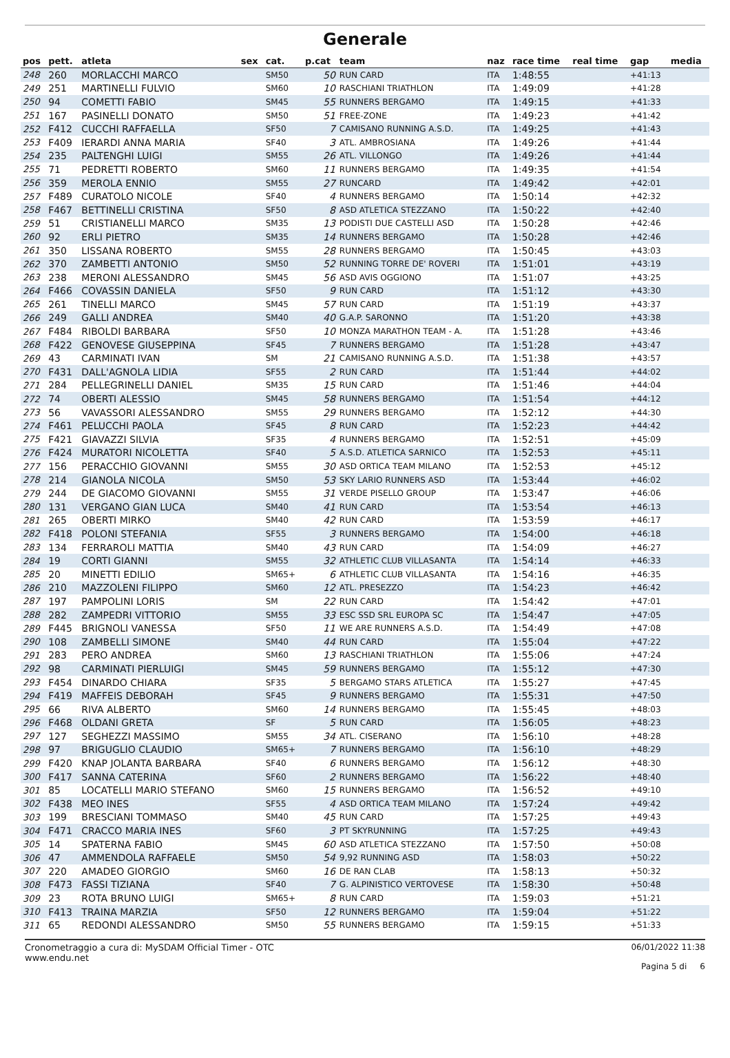Generale
| pos | pett. | atleta | sex | cat. | p.cat | team | naz | race time | real time | gap | media |
| --- | --- | --- | --- | --- | --- | --- | --- | --- | --- | --- | --- |
| 248 | 260 | MORLACCHI MARCO | | SM50 | 50 | RUN CARD | ITA | 1:48:55 | | +41:13 | |
| 249 | 251 | MARTINELLI FULVIO | | SM60 | 10 | RASCHIANI TRIATHLON | ITA | 1:49:09 | | +41:28 | |
| 250 | 94 | COMETTI FABIO | | SM45 | 55 | RUNNERS BERGAMO | ITA | 1:49:15 | | +41:33 | |
| 251 | 167 | PASINELLI DONATO | | SM50 | 51 | FREE-ZONE | ITA | 1:49:23 | | +41:42 | |
| 252 | F412 | CUCCHI RAFFAELLA | | SF50 | 7 | CAMISANO RUNNING A.S.D. | ITA | 1:49:25 | | +41:43 | |
| 253 | F409 | IERARDI ANNA MARIA | | SF40 | 3 | ATL. AMBROSIANA | ITA | 1:49:26 | | +41:44 | |
| 254 | 235 | PALTENGHI LUIGI | | SM55 | 26 | ATL. VILLONGO | ITA | 1:49:26 | | +41:44 | |
| 255 | 71 | PEDRETTI ROBERTO | | SM60 | 11 | RUNNERS BERGAMO | ITA | 1:49:35 | | +41:54 | |
| 256 | 359 | MEROLA ENNIO | | SM55 | 27 | RUNCARD | ITA | 1:49:42 | | +42:01 | |
| 257 | F489 | CURATOLO NICOLE | | SF40 | 4 | RUNNERS BERGAMO | ITA | 1:50:14 | | +42:32 | |
| 258 | F467 | BETTINELLI CRISTINA | | SF50 | 8 | ASD ATLETICA STEZZANO | ITA | 1:50:22 | | +42:40 | |
| 259 | 51 | CRISTIANELLI MARCO | | SM35 | 13 | PODISTI DUE CASTELLI ASD | ITA | 1:50:28 | | +42:46 | |
| 260 | 92 | ERLI PIETRO | | SM35 | 14 | RUNNERS BERGAMO | ITA | 1:50:28 | | +42:46 | |
| 261 | 350 | LISSANA ROBERTO | | SM55 | 28 | RUNNERS BERGAMO | ITA | 1:50:45 | | +43:03 | |
| 262 | 370 | ZAMBETTI ANTONIO | | SM50 | 52 | RUNNING TORRE DE' ROVERI | ITA | 1:51:01 | | +43:19 | |
| 263 | 238 | MERONI ALESSANDRO | | SM45 | 56 | ASD AVIS OGGIONO | ITA | 1:51:07 | | +43:25 | |
| 264 | F466 | COVASSIN DANIELA | | SF50 | 9 | RUN CARD | ITA | 1:51:12 | | +43:30 | |
| 265 | 261 | TINELLI MARCO | | SM45 | 57 | RUN CARD | ITA | 1:51:19 | | +43:37 | |
| 266 | 249 | GALLI ANDREA | | SM40 | 40 | G.A.P. SARONNO | ITA | 1:51:20 | | +43:38 | |
| 267 | F484 | RIBOLDI BARBARA | | SF50 | 10 | MONZA MARATHON TEAM - A. | ITA | 1:51:28 | | +43:46 | |
| 268 | F422 | GENOVESE GIUSEPPINA | | SF45 | 7 | RUNNERS BERGAMO | ITA | 1:51:28 | | +43:47 | |
| 269 | 43 | CARMINATI IVAN | | SM | 21 | CAMISANO RUNNING A.S.D. | ITA | 1:51:38 | | +43:57 | |
| 270 | F431 | DALL'AGNOLA LIDIA | | SF55 | 2 | RUN CARD | ITA | 1:51:44 | | +44:02 | |
| 271 | 284 | PELLEGRINELLI DANIEL | | SM35 | 15 | RUN CARD | ITA | 1:51:46 | | +44:04 | |
| 272 | 74 | OBERTI ALESSIO | | SM45 | 58 | RUNNERS BERGAMO | ITA | 1:51:54 | | +44:12 | |
| 273 | 56 | VAVASSORI ALESSANDRO | | SM55 | 29 | RUNNERS BERGAMO | ITA | 1:52:12 | | +44:30 | |
| 274 | F461 | PELUCCHI PAOLA | | SF45 | 8 | RUN CARD | ITA | 1:52:23 | | +44:42 | |
| 275 | F421 | GIAVAZZI SILVIA | | SF35 | 4 | RUNNERS BERGAMO | ITA | 1:52:51 | | +45:09 | |
| 276 | F424 | MURATORI NICOLETTA | | SF40 | 5 | A.S.D. ATLETICA SARNICO | ITA | 1:52:53 | | +45:11 | |
| 277 | 156 | PERACCHIO GIOVANNI | | SM55 | 30 | ASD ORTICA TEAM MILANO | ITA | 1:52:53 | | +45:12 | |
| 278 | 214 | GIANOLA NICOLA | | SM50 | 53 | SKY LARIO RUNNERS ASD | ITA | 1:53:44 | | +46:02 | |
| 279 | 244 | DE GIACOMO GIOVANNI | | SM55 | 31 | VERDE PISELLO GROUP | ITA | 1:53:47 | | +46:06 | |
| 280 | 131 | VERGANO GIAN LUCA | | SM40 | 41 | RUN CARD | ITA | 1:53:54 | | +46:13 | |
| 281 | 265 | OBERTI MIRKO | | SM40 | 42 | RUN CARD | ITA | 1:53:59 | | +46:17 | |
| 282 | F418 | POLONI STEFANIA | | SF55 | 3 | RUNNERS BERGAMO | ITA | 1:54:00 | | +46:18 | |
| 283 | 134 | FERRAROLI MATTIA | | SM40 | 43 | RUN CARD | ITA | 1:54:09 | | +46:27 | |
| 284 | 19 | CORTI GIANNI | | SM55 | 32 | ATHLETIC CLUB VILLASANTA | ITA | 1:54:14 | | +46:33 | |
| 285 | 20 | MINETTI EDILIO | | SM65+ | 6 | ATHLETIC CLUB VILLASANTA | ITA | 1:54:16 | | +46:35 | |
| 286 | 210 | MAZZOLENI FILIPPO | | SM60 | 12 | ATL. PRESEZZO | ITA | 1:54:23 | | +46:42 | |
| 287 | 197 | PAMPOLINI LORIS | | SM | 22 | RUN CARD | ITA | 1:54:42 | | +47:01 | |
| 288 | 282 | ZAMPEDRI VITTORIO | | SM55 | 33 | ESC SSD SRL EUROPA SC | ITA | 1:54:47 | | +47:05 | |
| 289 | F445 | BRIGNOLI VANESSA | | SF50 | 11 | WE ARE RUNNERS A.S.D. | ITA | 1:54:49 | | +47:08 | |
| 290 | 108 | ZAMBELLI SIMONE | | SM40 | 44 | RUN CARD | ITA | 1:55:04 | | +47:22 | |
| 291 | 283 | PERO ANDREA | | SM60 | 13 | RASCHIANI TRIATHLON | ITA | 1:55:06 | | +47:24 | |
| 292 | 98 | CARMINATI PIERLUIGI | | SM45 | 59 | RUNNERS BERGAMO | ITA | 1:55:12 | | +47:30 | |
| 293 | F454 | DINARDO CHIARA | | SF35 | 5 | BERGAMO STARS ATLETICA | ITA | 1:55:27 | | +47:45 | |
| 294 | F419 | MAFFEIS DEBORAH | | SF45 | 9 | RUNNERS BERGAMO | ITA | 1:55:31 | | +47:50 | |
| 295 | 66 | RIVA ALBERTO | | SM60 | 14 | RUNNERS BERGAMO | ITA | 1:55:45 | | +48:03 | |
| 296 | F468 | OLDANI GRETA | | SF | 5 | RUN CARD | ITA | 1:56:05 | | +48:23 | |
| 297 | 127 | SEGHEZZI MASSIMO | | SM55 | 34 | ATL. CISERANO | ITA | 1:56:10 | | +48:28 | |
| 298 | 97 | BRIGUGLIO CLAUDIO | | SM65+ | 7 | RUNNERS BERGAMO | ITA | 1:56:10 | | +48:29 | |
| 299 | F420 | KNAP JOLANTA BARBARA | | SF40 | 6 | RUNNERS BERGAMO | ITA | 1:56:12 | | +48:30 | |
| 300 | F417 | SANNA CATERINA | | SF60 | 2 | RUNNERS BERGAMO | ITA | 1:56:22 | | +48:40 | |
| 301 | 85 | LOCATELLI MARIO STEFANO | | SM60 | 15 | RUNNERS BERGAMO | ITA | 1:56:52 | | +49:10 | |
| 302 | F438 | MEO INES | | SF55 | 4 | ASD ORTICA TEAM MILANO | ITA | 1:57:24 | | +49:42 | |
| 303 | 199 | BRESCIANI TOMMASO | | SM40 | 45 | RUN CARD | ITA | 1:57:25 | | +49:43 | |
| 304 | F471 | CRACCO MARIA INES | | SF60 | 3 | PT SKYRUNNING | ITA | 1:57:25 | | +49:43 | |
| 305 | 14 | SPATERNA FABIO | | SM45 | 60 | ASD ATLETICA STEZZANO | ITA | 1:57:50 | | +50:08 | |
| 306 | 47 | AMMENDOLA RAFFAELE | | SM50 | 54 | 9,92 RUNNING ASD | ITA | 1:58:03 | | +50:22 | |
| 307 | 220 | AMADEO GIORGIO | | SM60 | 16 | DE RAN CLAB | ITA | 1:58:13 | | +50:32 | |
| 308 | F473 | FASSI TIZIANA | | SF40 | 7 | G. ALPINISTICO VERTOVESE | ITA | 1:58:30 | | +50:48 | |
| 309 | 23 | ROTA BRUNO LUIGI | | SM65+ | 8 | RUN CARD | ITA | 1:59:03 | | +51:21 | |
| 310 | F413 | TRAINA MARZIA | | SF50 | 12 | RUNNERS BERGAMO | ITA | 1:59:04 | | +51:22 | |
| 311 | 65 | REDONDI ALESSANDRO | | SM50 | 55 | RUNNERS BERGAMO | ITA | 1:59:15 | | +51:33 | |
Cronometraggio a cura di: MySDAM Official Timer - OTC
www.endu.net
06/01/2022 11:38
Pagina 5 di 6